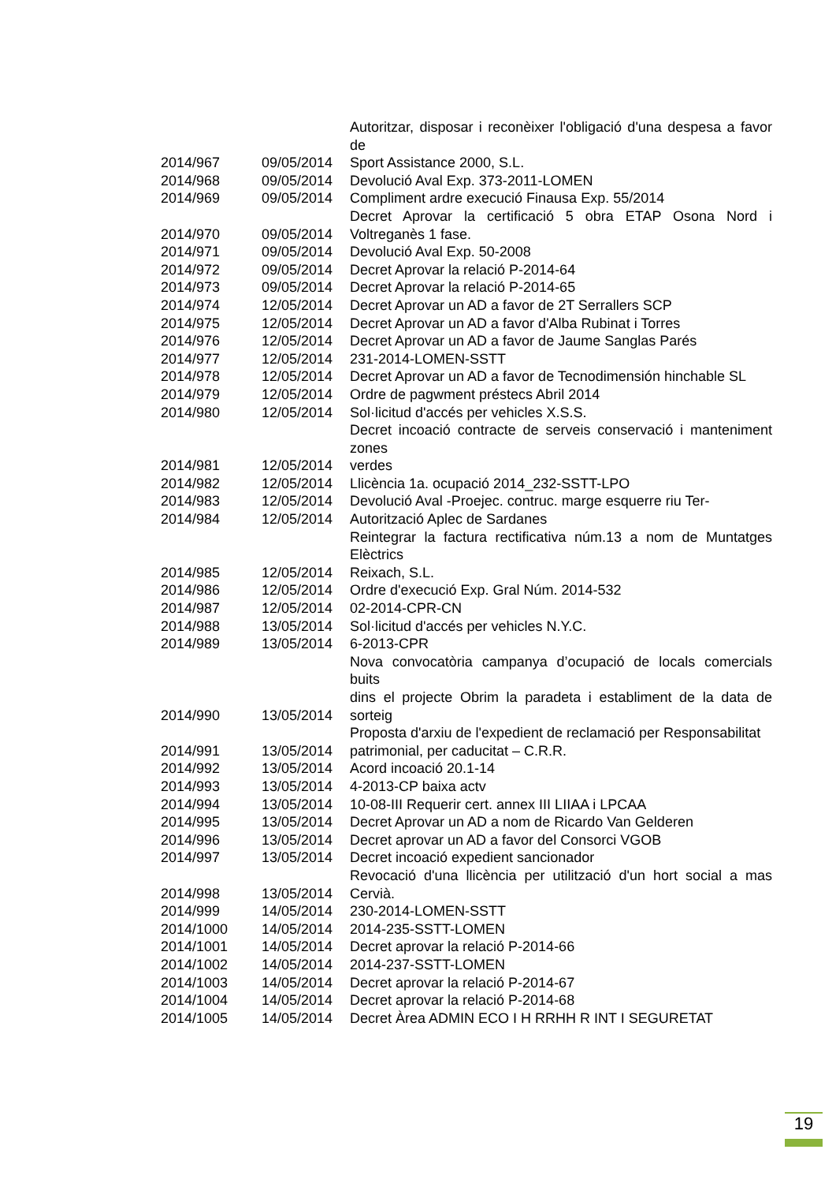| | | Autoritzar, disposar i reconèixer l'obligació d'una despesa a favor de |
| 2014/967 | 09/05/2014 | Sport Assistance 2000, S.L. |
| 2014/968 | 09/05/2014 | Devolució Aval Exp. 373-2011-LOMEN |
| 2014/969 | 09/05/2014 | Compliment ardre execució Finausa Exp. 55/2014 |
| 2014/970 | 09/05/2014 | Decret Aprovar la certificació 5 obra ETAP Osona Nord i Voltreganès 1 fase. |
| 2014/971 | 09/05/2014 | Devolució Aval Exp. 50-2008 |
| 2014/972 | 09/05/2014 | Decret Aprovar la relació P-2014-64 |
| 2014/973 | 09/05/2014 | Decret Aprovar la relació P-2014-65 |
| 2014/974 | 12/05/2014 | Decret Aprovar un AD a favor de 2T Serrallers SCP |
| 2014/975 | 12/05/2014 | Decret Aprovar un AD a favor d'Alba Rubinat i Torres |
| 2014/976 | 12/05/2014 | Decret Aprovar un AD a favor de Jaume Sanglas Parés |
| 2014/977 | 12/05/2014 | 231-2014-LOMEN-SSTT |
| 2014/978 | 12/05/2014 | Decret Aprovar un AD a favor de Tecnodimensión hinchable SL |
| 2014/979 | 12/05/2014 | Ordre de pagwment préstecs Abril 2014 |
| 2014/980 | 12/05/2014 | Sol·licitud d'accés per vehicles X.S.S. |
| 2014/981 | 12/05/2014 | Decret incoació contracte de serveis conservació i manteniment zones verdes |
| 2014/982 | 12/05/2014 | Llicència 1a. ocupació 2014_232-SSTT-LPO |
| 2014/983 | 12/05/2014 | Devolució Aval -Proejec. contruc. marge esquerre riu Ter- |
| 2014/984 | 12/05/2014 | Autorització Aplec de Sardanes |
| 2014/985 | 12/05/2014 | Reintegrar la factura rectificativa núm.13 a nom de Muntatges Elèctrics Reixach, S.L. |
| 2014/986 | 12/05/2014 | Ordre d'execució Exp. Gral Núm. 2014-532 |
| 2014/987 | 12/05/2014 | 02-2014-CPR-CN |
| 2014/988 | 13/05/2014 | Sol·licitud d'accés per vehicles N.Y.C. |
| 2014/989 | 13/05/2014 | 6-2013-CPR |
| 2014/990 | 13/05/2014 | Nova convocatòria campanya d’ocupació de locals comercials buits dins el projecte Obrim la paradeta i establiment de la data de sorteig |
| 2014/991 | 13/05/2014 | Proposta d'arxiu de l'expedient de reclamació per Responsabilitat patrimonial, per caducitat – C.R.R. |
| 2014/992 | 13/05/2014 | Acord incoació 20.1-14 |
| 2014/993 | 13/05/2014 | 4-2013-CP baixa actv |
| 2014/994 | 13/05/2014 | 10-08-III Requerir cert. annex III LIIAA i LPCAA |
| 2014/995 | 13/05/2014 | Decret Aprovar un AD a nom de Ricardo Van Gelderen |
| 2014/996 | 13/05/2014 | Decret aprovar un AD a favor del Consorci VGOB |
| 2014/997 | 13/05/2014 | Decret incoació expedient sancionador |
| 2014/998 | 13/05/2014 | Revocació d'una llicència per utilització d'un hort social a mas Cervià. |
| 2014/999 | 14/05/2014 | 230-2014-LOMEN-SSTT |
| 2014/1000 | 14/05/2014 | 2014-235-SSTT-LOMEN |
| 2014/1001 | 14/05/2014 | Decret aprovar la relació P-2014-66 |
| 2014/1002 | 14/05/2014 | 2014-237-SSTT-LOMEN |
| 2014/1003 | 14/05/2014 | Decret aprovar la relació P-2014-67 |
| 2014/1004 | 14/05/2014 | Decret aprovar la relació P-2014-68 |
| 2014/1005 | 14/05/2014 | Decret Àrea ADMIN ECO I H RRHH R INT I SEGURETAT |
19